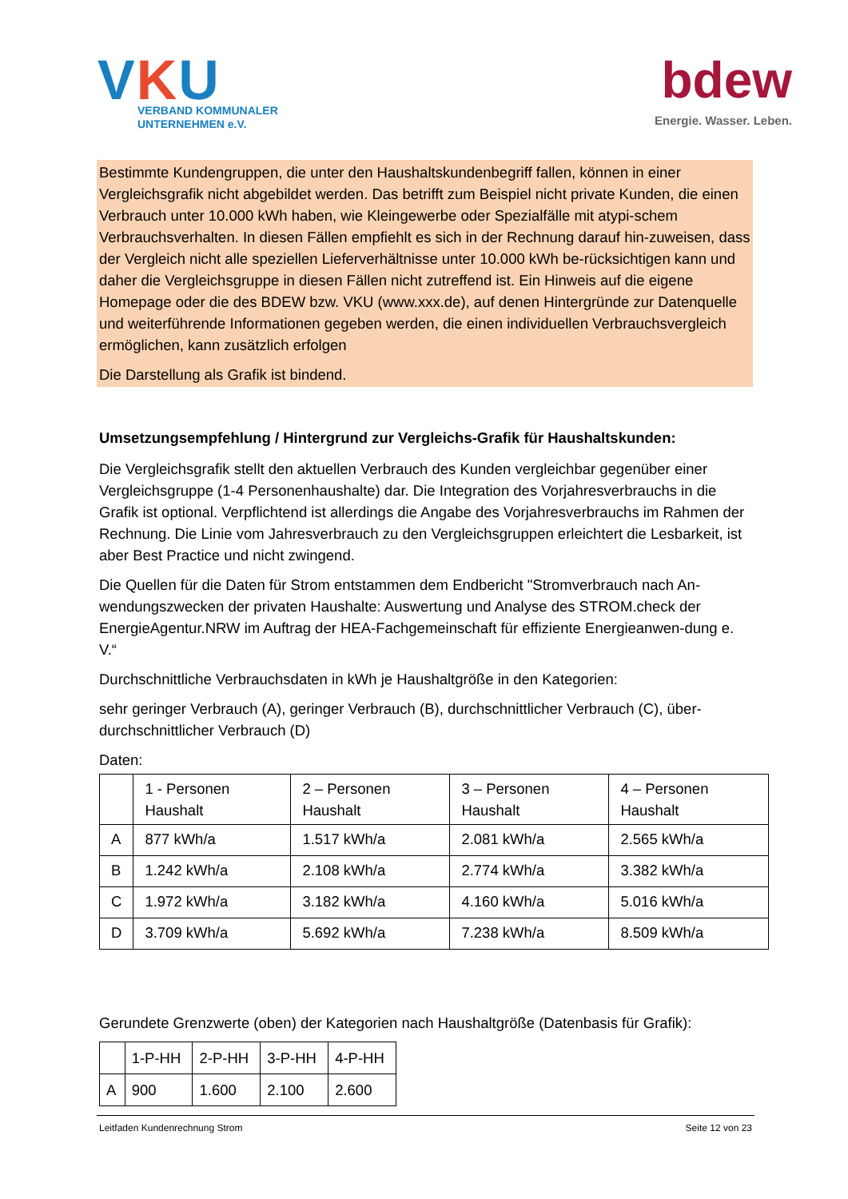VKU
VERBAND KOMMUNALER
UNTERNEHMEN e.V.
bdew
Energie. Wasser. Leben.
Bestimmte Kundengruppen, die unter den Haushaltskundenbegriff fallen, können in einer Vergleichsgrafik nicht abgebildet werden. Das betrifft zum Beispiel nicht private Kunden, die einen Verbrauch unter 10.000 kWh haben, wie Kleingewerbe oder Spezialfälle mit atypi-schem Verbrauchsverhalten. In diesen Fällen empfiehlt es sich in der Rechnung darauf hin-zuweisen, dass der Vergleich nicht alle speziellen Lieferverhältnisse unter 10.000 kWh be-rücksichtigen kann und daher die Vergleichsgruppe in diesen Fällen nicht zutreffend ist. Ein Hinweis auf die eigene Homepage oder die des BDEW bzw. VKU (www.xxx.de), auf denen Hintergründe zur Datenquelle und weiterführende Informationen gegeben werden, die einen individuellen Verbrauchsvergleich ermöglichen, kann zusätzlich erfolgen
Die Darstellung als Grafik ist bindend.
Umsetzungsempfehlung / Hintergrund zur Vergleichs-Grafik für Haushaltskunden:
Die Vergleichsgrafik stellt den aktuellen Verbrauch des Kunden vergleichbar gegenüber einer Vergleichsgruppe (1-4 Personenhaushalte) dar. Die Integration des Vorjahresverbrauchs in die Grafik ist optional. Verpflichtend ist allerdings die Angabe des Vorjahresverbrauchs im Rahmen der Rechnung. Die Linie vom Jahresverbrauch zu den Vergleichsgruppen erleichtert die Lesbarkeit, ist aber Best Practice und nicht zwingend.
Die Quellen für die Daten für Strom entstammen dem Endbericht "Stromverbrauch nach An-wendungszwecken der privaten Haushalte: Auswertung und Analyse des STROM.check der EnergieAgentur.NRW im Auftrag der HEA-Fachgemeinschaft für effiziente Energieanwen-dung e. V.“
Durchschnittliche Verbrauchsdaten in kWh je Haushaltgröße in den Kategorien:
sehr geringer Verbrauch (A), geringer Verbrauch (B), durchschnittlicher Verbrauch (C), über-durchschnittlicher Verbrauch (D)
Daten:
| | 1 - Personen Haushalt | 2 – Personen Haushalt | 3 – Personen Haushalt | 4 – Personen Haushalt |
| A | 877 kWh/a | 1.517 kWh/a | 2.081 kWh/a | 2.565 kWh/a |
| B | 1.242 kWh/a | 2.108 kWh/a | 2.774 kWh/a | 3.382 kWh/a |
| C | 1.972 kWh/a | 3.182 kWh/a | 4.160 kWh/a | 5.016 kWh/a |
| D | 3.709 kWh/a | 5.692 kWh/a | 7.238 kWh/a | 8.509 kWh/a |
Gerundete Grenzwerte (oben) der Kategorien nach Haushaltgröße (Datenbasis für Grafik):
| | 1-P-HH | 2-P-HH | 3-P-HH | 4-P-HH |
| A | 900 | 1.600 | 2.100 | 2.600 |
Leitfaden Kundenrechnung Strom Seite 12 von 23